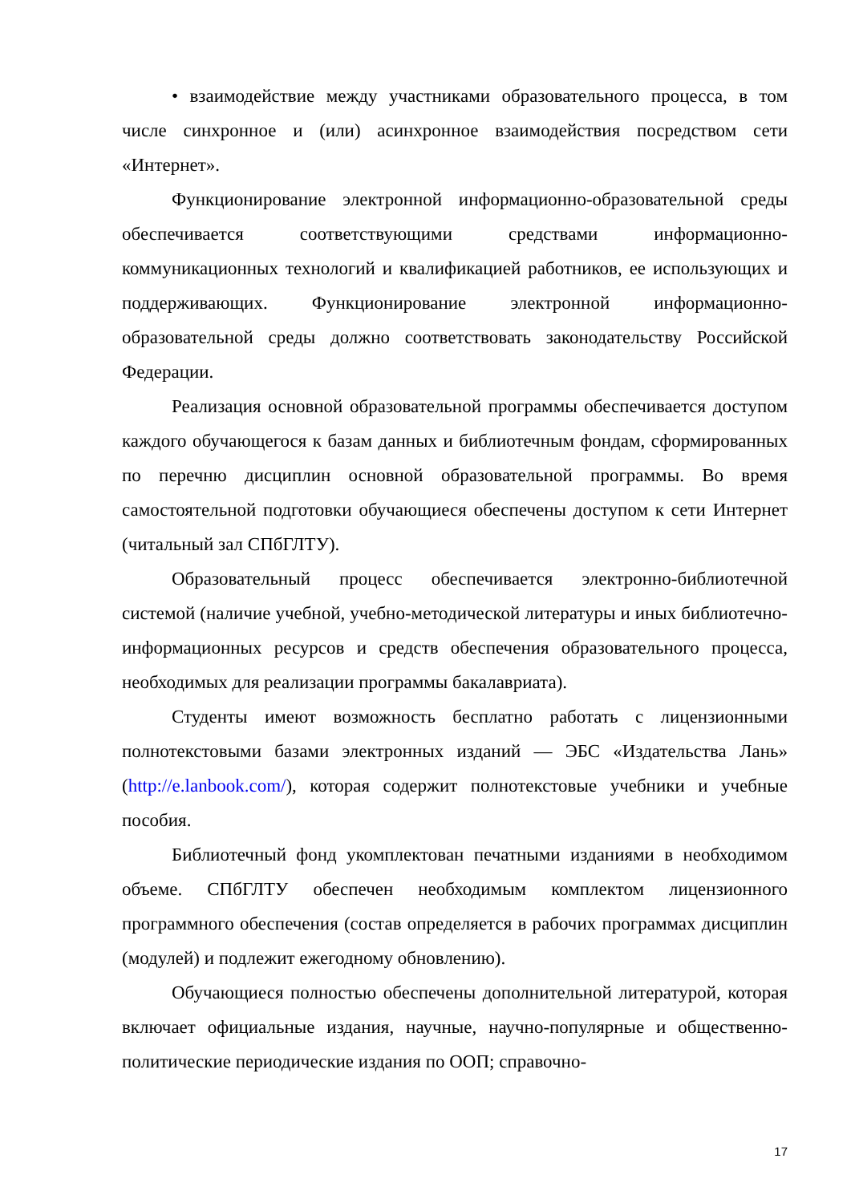• взаимодействие между участниками образовательного процесса, в том числе синхронное и (или) асинхронное взаимодействия посредством сети «Интернет».
Функционирование электронной информационно-образовательной среды обеспечивается соответствующими средствами информационно-коммуникационных технологий и квалификацией работников, ее использующих и поддерживающих. Функционирование электронной информационно-образовательной среды должно соответствовать законодательству Российской Федерации.
Реализация основной образовательной программы обеспечивается доступом каждого обучающегося к базам данных и библиотечным фондам, сформированных по перечню дисциплин основной образовательной программы. Во время самостоятельной подготовки обучающиеся обеспечены доступом к сети Интернет (читальный зал СПбГЛТУ).
Образовательный процесс обеспечивается электронно-библиотечной системой (наличие учебной, учебно-методической литературы и иных библиотечно-информационных ресурсов и средств обеспечения образовательного процесса, необходимых для реализации программы бакалавриата).
Студенты имеют возможность бесплатно работать с лицензионными полнотекстовыми базами электронных изданий — ЭБС «Издательства Лань» (http://e.lanbook.com/), которая содержит полнотекстовые учебники и учебные пособия.
Библиотечный фонд укомплектован печатными изданиями в необходимом объеме. СПбГЛТУ обеспечен необходимым комплектом лицензионного программного обеспечения (состав определяется в рабочих программах дисциплин (модулей) и подлежит ежегодному обновлению).
Обучающиеся полностью обеспечены дополнительной литературой, которая включает официальные издания, научные, научно-популярные и общественно-политические периодические издания по ООП; справочно-
17